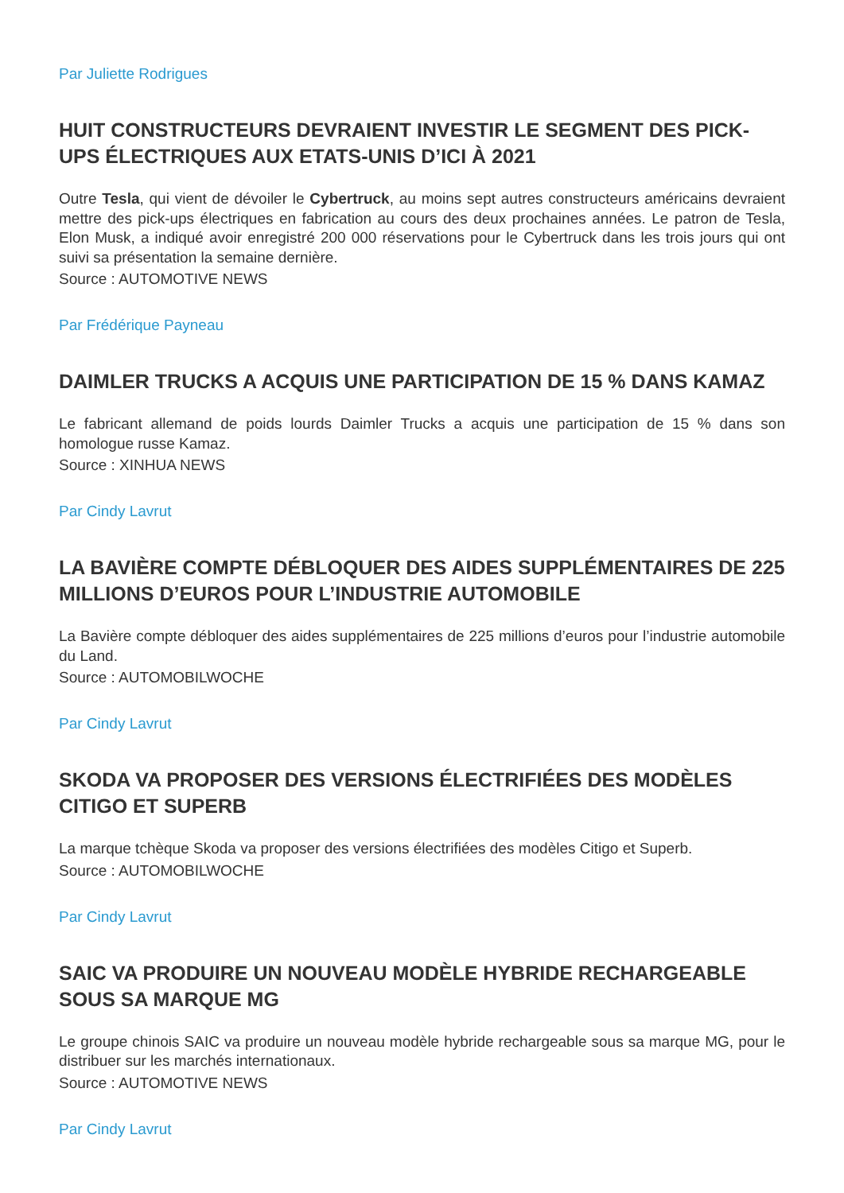Par Juliette Rodrigues
HUIT CONSTRUCTEURS DEVRAIENT INVESTIR LE SEGMENT DES PICK-UPS ÉLECTRIQUES AUX ETATS-UNIS D’ICI À 2021
Outre Tesla, qui vient de dévoiler le Cybertruck, au moins sept autres constructeurs américains devraient mettre des pick-ups électriques en fabrication au cours des deux prochaines années. Le patron de Tesla, Elon Musk, a indiqué avoir enregistré 200 000 réservations pour le Cybertruck dans les trois jours qui ont suivi sa présentation la semaine dernière.
Source : AUTOMOTIVE NEWS
Par Frédérique Payneau
DAIMLER TRUCKS A ACQUIS UNE PARTICIPATION DE 15 % DANS KAMAZ
Le fabricant allemand de poids lourds Daimler Trucks a acquis une participation de 15 % dans son homologue russe Kamaz.
Source : XINHUA NEWS
Par Cindy Lavrut
LA BAVIÈRE COMPTE DÉBLOQUER DES AIDES SUPPLÉMENTAIRES DE 225 MILLIONS D’EUROS POUR L’INDUSTRIE AUTOMOBILE
La Bavière compte débloquer des aides supplémentaires de 225 millions d’euros pour l’industrie automobile du Land.
Source : AUTOMOBILWOCHE
Par Cindy Lavrut
SKODA VA PROPOSER DES VERSIONS ÉLECTRIFIÉES DES MODÈLES CITIGO ET SUPERB
La marque tchèque Skoda va proposer des versions électrifiées des modèles Citigo et Superb.
Source : AUTOMOBILWOCHE
Par Cindy Lavrut
SAIC VA PRODUIRE UN NOUVEAU MODÈLE HYBRIDE RECHARGEABLE SOUS SA MARQUE MG
Le groupe chinois SAIC va produire un nouveau modèle hybride rechargeable sous sa marque MG, pour le distribuer sur les marchés internationaux.
Source : AUTOMOTIVE NEWS
Par Cindy Lavrut